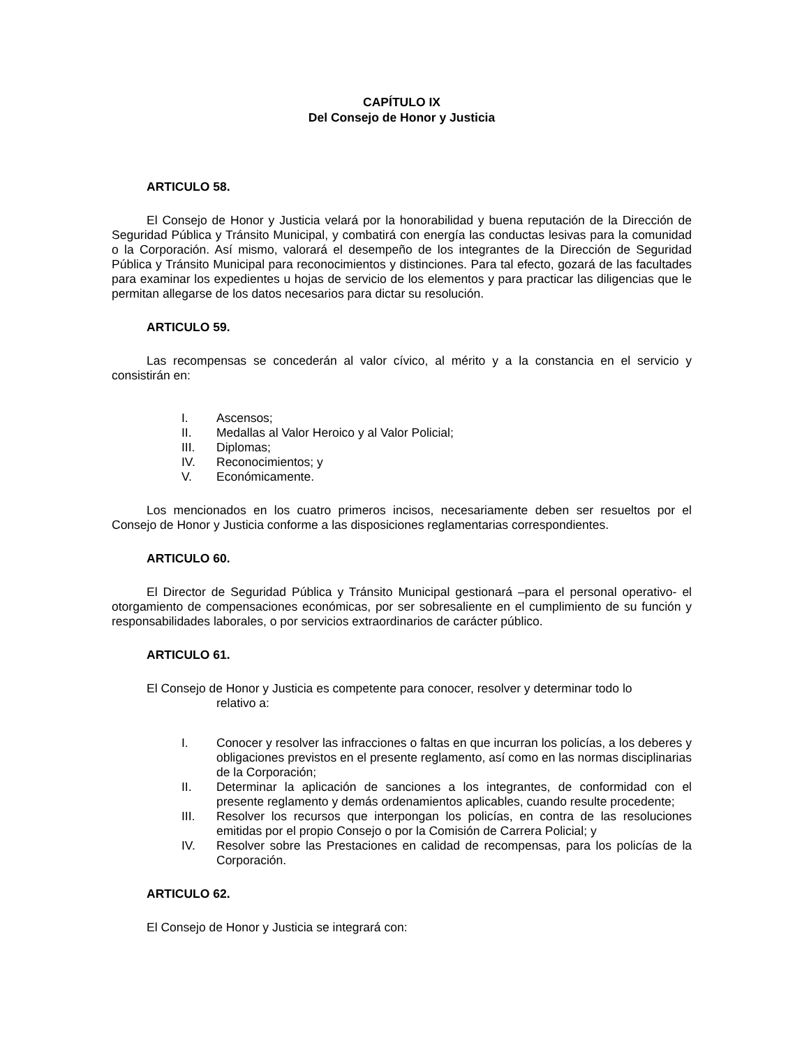CAPÍTULO IX
Del Consejo de Honor y Justicia
ARTICULO 58.
El Consejo de Honor y Justicia velará por la honorabilidad y buena reputación de la Dirección de Seguridad Pública y Tránsito Municipal, y combatirá con energía las conductas lesivas para la comunidad o la Corporación. Así mismo, valorará el desempeño de los integrantes de la Dirección de Seguridad Pública y Tránsito Municipal para reconocimientos y distinciones. Para tal efecto, gozará de las facultades para examinar los expedientes u hojas de servicio de los elementos y para practicar las diligencias que le permitan allegarse de los datos necesarios para dictar su resolución.
ARTICULO 59.
Las recompensas se concederán al valor cívico, al mérito y a la constancia en el servicio y consistirán en:
I. Ascensos;
II. Medallas al Valor Heroico y al Valor Policial;
III. Diplomas;
IV. Reconocimientos; y
V. Económicamente.
Los mencionados en los cuatro primeros incisos, necesariamente deben ser resueltos por el Consejo de Honor y Justicia conforme a las disposiciones reglamentarias correspondientes.
ARTICULO 60.
El Director de Seguridad Pública y Tránsito Municipal gestionará –para el personal operativo- el otorgamiento de compensaciones económicas, por ser sobresaliente en el cumplimiento de su función y responsabilidades laborales, o por servicios extraordinarios de carácter público.
ARTICULO 61.
El Consejo de Honor y Justicia es competente para conocer, resolver y determinar todo lo
relativo a:
I. Conocer y resolver las infracciones o faltas en que incurran los policías, a los deberes y obligaciones previstos en el presente reglamento, así como en las normas disciplinarias de la Corporación;
II. Determinar la aplicación de sanciones a los integrantes, de conformidad con el presente reglamento y demás ordenamientos aplicables, cuando resulte procedente;
III. Resolver los recursos que interpongan los policías, en contra de las resoluciones emitidas por el propio Consejo o por la Comisión de Carrera Policial; y
IV. Resolver sobre las Prestaciones en calidad de recompensas, para los policías de la Corporación.
ARTICULO 62.
El Consejo de Honor y Justicia se integrará con: